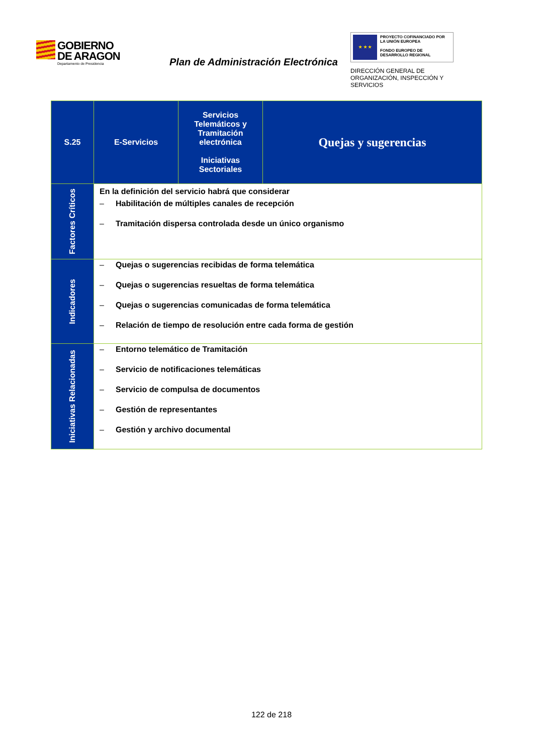GOBIERNO
DE ARAGON
Departamento de Presidencia
Plan de Administración Electrónica
★ ★ ★
PROYECTO COFINANCIADO POR LA UNIÓN EUROPEA
FONDO EUROPEO DE DESARROLLO REGIONAL
DIRECCIÓN GENERAL DE ORGANIZACIÓN, INSPECCIÓN Y SERVICIOS
| S.25 | E-Servicios | Servicios Telemáticos y Tramitación electrónica Iniciativas Sectoriales | Quejas y sugerencias |
| Factores Críticos | En la definición del servicio habrá que considerar – Habilitación de múltiples canales de recepción – Tramitación dispersa controlada desde un único organismo | | |
| Indicadores | – Quejas o sugerencias recibidas de forma telemática – Quejas o sugerencias resueltas de forma telemática – Quejas o sugerencias comunicadas de forma telemática – Relación de tiempo de resolución entre cada forma de gestión | | |
| Iniciativas Relacionadas | – Entorno telemático de Tramitación – Servicio de notificaciones telemáticas – Servicio de compulsa de documentos – Gestión de representantes – Gestión y archivo documental | | |
122 de 218